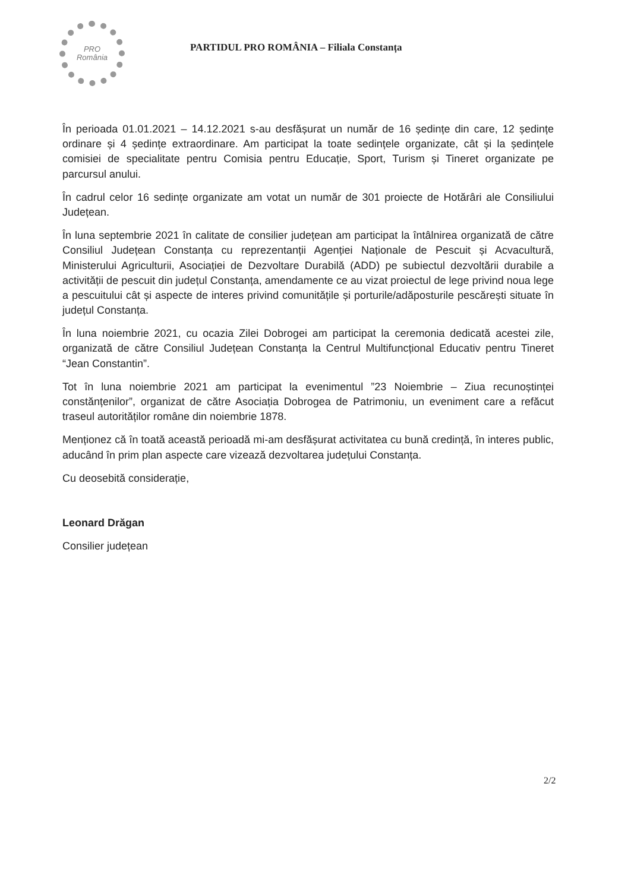PRO
România
PARTIDUL PRO ROMÂNIA – Filiala Constanța
În perioada 01.01.2021 – 14.12.2021 s-au desfășurat un număr de 16 ședințe din care, 12 ședințe ordinare și 4 ședințe extraordinare. Am participat la toate sedințele organizate, cât și la ședințele comisiei de specialitate pentru Comisia pentru Educație, Sport, Turism și Tineret organizate pe parcursul anului.
În cadrul celor 16 sedințe organizate am votat un număr de 301 proiecte de Hotărâri ale Consiliului Județean.
În luna septembrie 2021 în calitate de consilier județean am participat la întâlnirea organizată de către Consiliul Județean Constanța cu reprezentanții Agenției Naționale de Pescuit și Acvacultură, Ministerului Agriculturii, Asociației de Dezvoltare Durabilă (ADD) pe subiectul dezvoltării durabile a activității de pescuit din județul Constanța, amendamente ce au vizat proiectul de lege privind noua lege a pescuitului cât și aspecte de interes privind comunitățile și porturile/adăposturile pescărești situate în județul Constanța.
În luna noiembrie 2021, cu ocazia Zilei Dobrogei am participat la ceremonia dedicată acestei zile, organizată de către Consiliul Județean Constanța la Centrul Multifuncțional Educativ pentru Tineret “Jean Constantin”.
Tot în luna noiembrie 2021 am participat la evenimentul ”23 Noiembrie – Ziua recunoștinței constănțenilor”, organizat de către Asociația Dobrogea de Patrimoniu, un eveniment care a refăcut traseul autorităților române din noiembrie 1878.
Menționez că în toată această perioadă mi-am desfășurat activitatea cu bună credință, în interes public, aducând în prim plan aspecte care vizează dezvoltarea județului Constanța.
Cu deosebită considerație,
Leonard Drăgan
Consilier județean
2/2